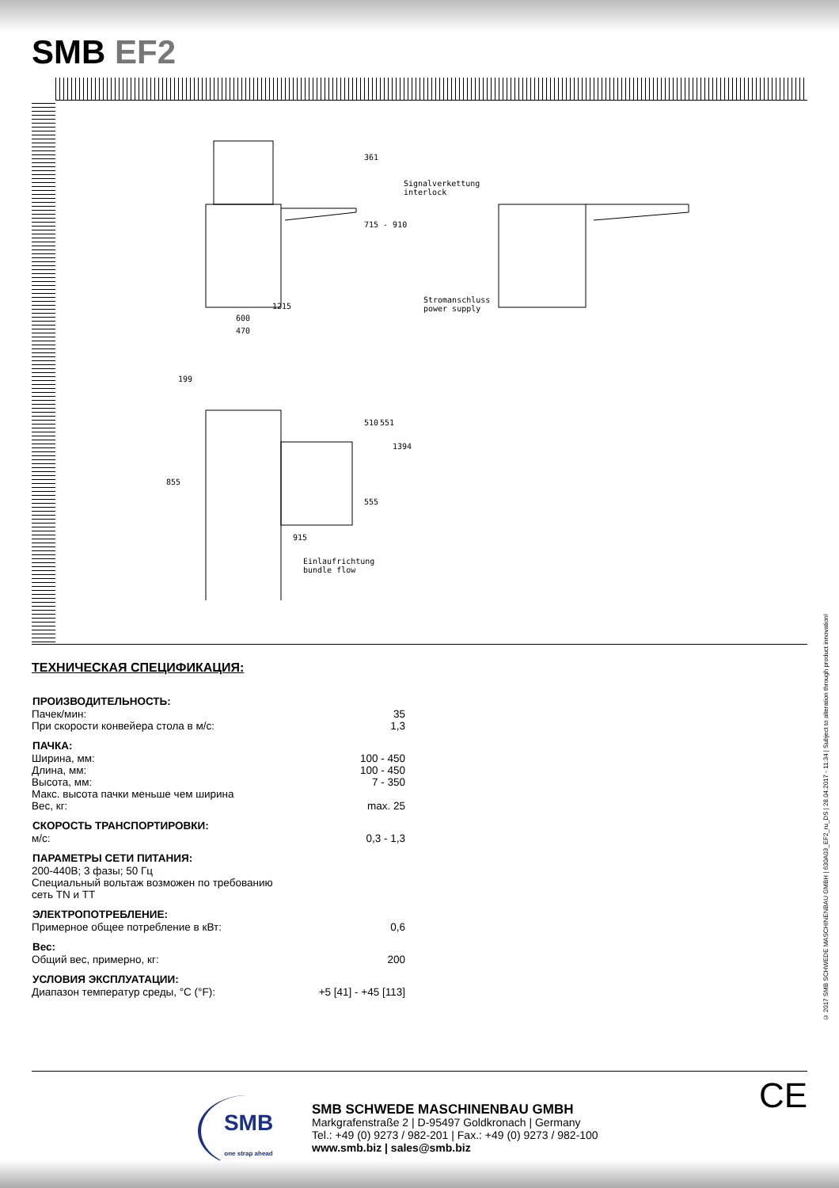SMB EF2
Signalverkettung
interlock
Stromanschluss
power supply 1215
600
470
361
715 - 910
199
510 551
1394
855
555
915
Einlaufrichtung
bundle flow
ТЕХНИЧЕСКАЯ СПЕЦИФИКАЦИЯ:
| ПРОИЗВОДИТЕЛЬНОСТЬ: | |
| --- | --- |
| Пачек/мин: | 35 |
| При скорости конвейера стола в м/с: | 1,3 |
| ПАЧКА: | |
| Ширина, мм: | 100 - 450 |
| Длина, мм: | 100 - 450 |
| Высота, мм: | 7 - 350 |
| Макс. высота пачки меньше чем ширина | |
| Вес, кг: | max. 25 |
| СКОРОСТЬ ТРАНСПОРТИРОВКИ: | |
| м/с: | 0,3 - 1,3 |
| ПАРАМЕТРЫ СЕТИ ПИТАНИЯ: | |
| 200-440В; 3 фазы; 50 Гц Специальный вольтаж возможен по требованию сеть TN и TT | |
| ЭЛЕКТРОПОТРЕБЛЕНИЕ: | |
| Примерное общее потребление в кВт: | 0,6 |
| Вес: | |
| Общий вес, примерно, кг: | 200 |
| УСЛОВИЯ ЭКСПЛУАТАЦИИ: | |
| Диапазон температур среды, °C (°F): | +5 [41] - +45 [113] |
© 2017 SMB SCHWEDE MASCHINENBAU GMBH | 630A03_EF2_ru_DS | 28.04.2017 - 11:34 | Subject to alteration through product innovation!
SMB
one strap ahead
SMB SCHWEDE MASCHINENBAU GMBH
Markgrafenstraße 2 | D-95497 Goldkronach | Germany
Tel.: +49 (0) 9273 / 982-201 | Fax.: +49 (0) 9273 / 982-100
www.smb.biz | sales@smb.biz
CE